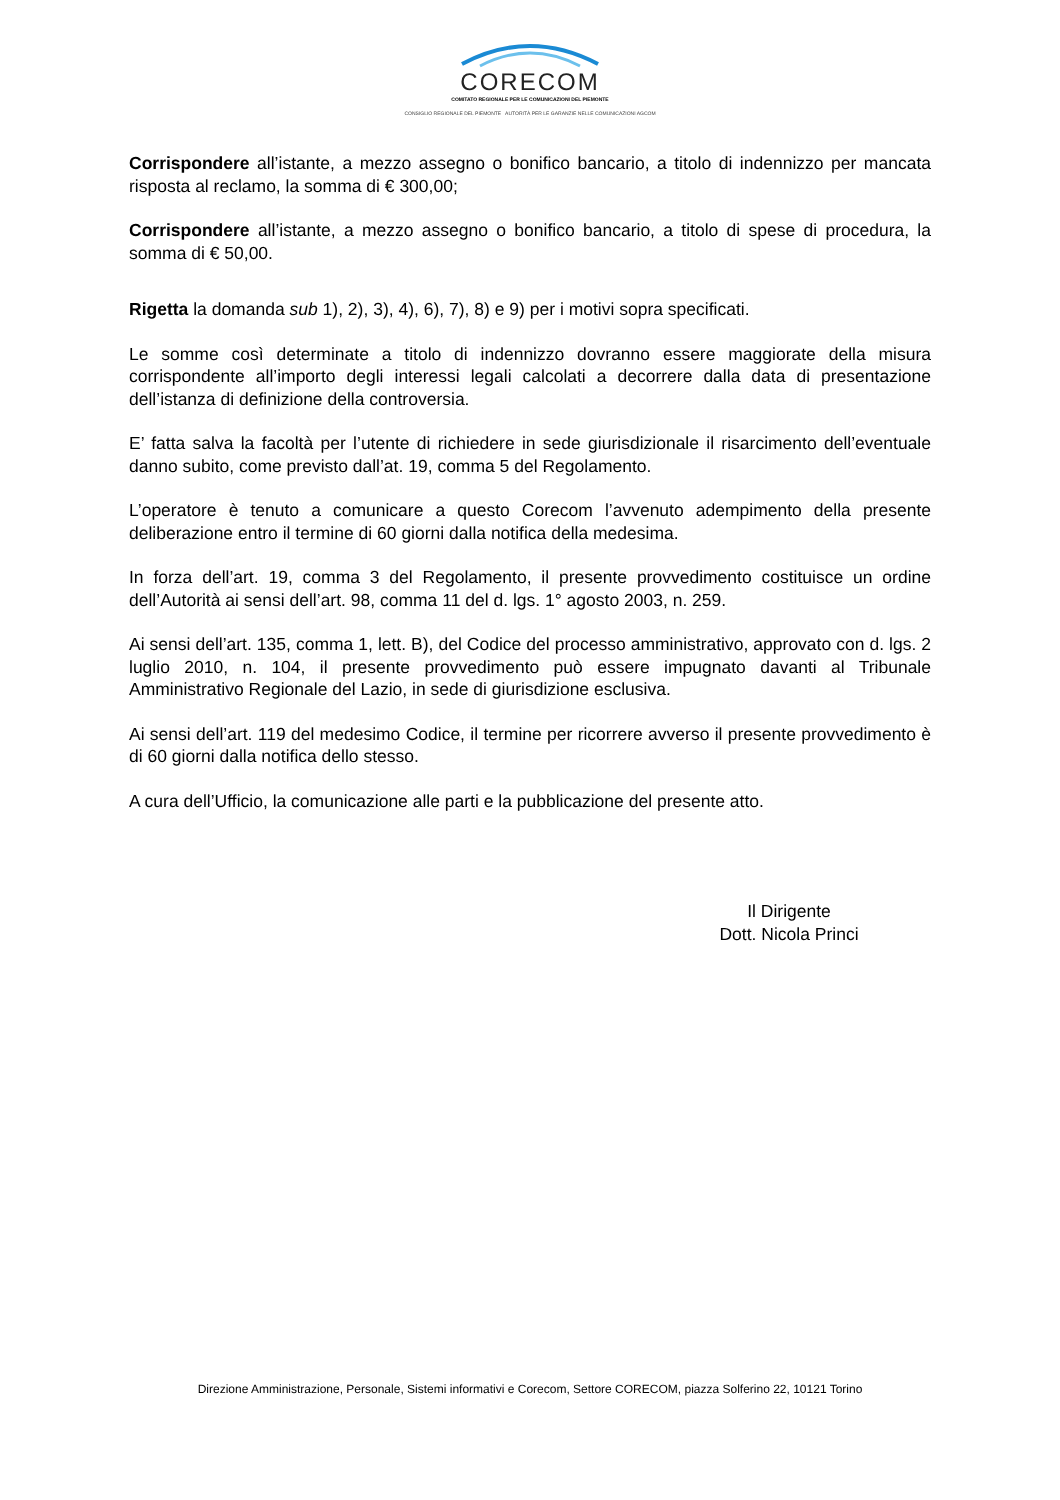CORECOM
COMITATO REGIONALE PER LE COMUNICAZIONI DEL PIEMONTE
CONSIGLIO REGIONALE DEL PIEMONTE AUTORITÀ PER LE GARANZIE NELLE COMUNICAZIONI AGCOM
Corrispondere all’istante, a mezzo assegno o bonifico bancario, a titolo di indennizzo per mancata risposta al reclamo, la somma di € 300,00;
Corrispondere all’istante, a mezzo assegno o bonifico bancario, a titolo di spese di procedura, la somma di € 50,00.
Rigetta la domanda sub 1), 2), 3), 4), 6), 7), 8) e 9) per i motivi sopra specificati.
Le somme così determinate a titolo di indennizzo dovranno essere maggiorate della misura corrispondente all’importo degli interessi legali calcolati a decorrere dalla data di presentazione dell’istanza di definizione della controversia.
E’ fatta salva la facoltà per l’utente di richiedere in sede giurisdizionale il risarcimento dell’eventuale danno subito, come previsto dall’at. 19, comma 5 del Regolamento.
L’operatore è tenuto a comunicare a questo Corecom l’avvenuto adempimento della presente deliberazione entro il termine di 60 giorni dalla notifica della medesima.
In forza dell’art. 19, comma 3 del Regolamento, il presente provvedimento costituisce un ordine dell’Autorità ai sensi dell’art. 98, comma 11 del d. lgs. 1° agosto 2003, n. 259.
Ai sensi dell’art. 135, comma 1, lett. B), del Codice del processo amministrativo, approvato con d. lgs. 2 luglio 2010, n. 104, il presente provvedimento può essere impugnato davanti al Tribunale Amministrativo Regionale del Lazio, in sede di giurisdizione esclusiva.
Ai sensi dell’art. 119 del medesimo Codice, il termine per ricorrere avverso il presente provvedimento è di 60 giorni dalla notifica dello stesso.
A cura dell’Ufficio, la comunicazione alle parti e la pubblicazione del presente atto.
Il Dirigente
Dott. Nicola Princi
Direzione Amministrazione, Personale, Sistemi informativi e Corecom, Settore CORECOM, piazza Solferino 22, 10121 Torino